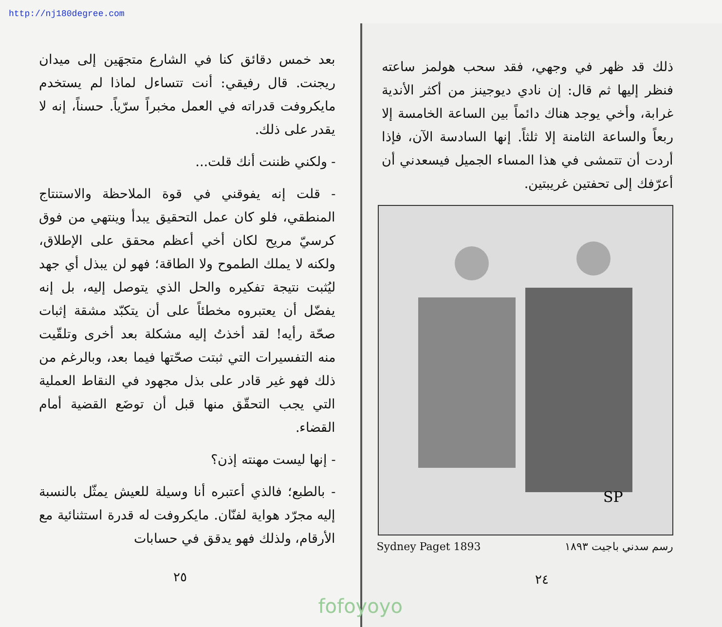http://nj180degree.com
ذلك قد ظهر في وجهي، فقد سحب هولمز ساعته فنظر إليها ثم قال: إن نادي ديوجينز من أكثر الأندية غرابة، وأخي يوجد هناك دائماً بين الساعة الخامسة إلا ربعاً والساعة الثامنة إلا ثلثاً. إنها السادسة الآن، فإذا أردت أن تتمشى في هذا المساء الجميل فيسعدني أن أعرّفك إلى تحفتين غريبتين.
SP
Sydney Paget 1893 رسم سدني باجيت ١٨٩٣
٢٤
fofoyoyo
بعد خمس دقائق كنا في الشارع متجهَين إلى ميدان ريجنت. قال رفيقي: أنت تتساءل لماذا لم يستخدم مايكروفت قدراته في العمل مخبراً سرّياً. حسناً، إنه لا يقدر على ذلك.
- ولكني ظننت أنك قلت...
- قلت إنه يفوقني في قوة الملاحظة والاستنتاج المنطقي، فلو كان عمل التحقيق يبدأ وينتهي من فوق كرسيّ مريح لكان أخي أعظم محقق على الإطلاق، ولكنه لا يملك الطموح ولا الطاقة؛ فهو لن يبذل أي جهد ليُثبت نتيجة تفكيره والحل الذي يتوصل إليه، بل إنه يفضّل أن يعتبروه مخطئاً على أن يتكبّد مشقة إثبات صحّة رأيه! لقد أخذتُ إليه مشكلة بعد أخرى وتلقّيت منه التفسيرات التي ثبتت صحّتها فيما بعد، وبالرغم من ذلك فهو غير قادر على بذل مجهود في النقاط العملية التي يجب التحقّق منها قبل أن توضَع القضية أمام القضاء.
- إنها ليست مهنته إذن؟
- بالطبع؛ فالذي أعتبره أنا وسيلة للعيش يمثّل بالنسبة إليه مجرّد هواية لفنّان. مايكروفت له قدرة استثنائية مع الأرقام، ولذلك فهو يدقق في حسابات
٢٥